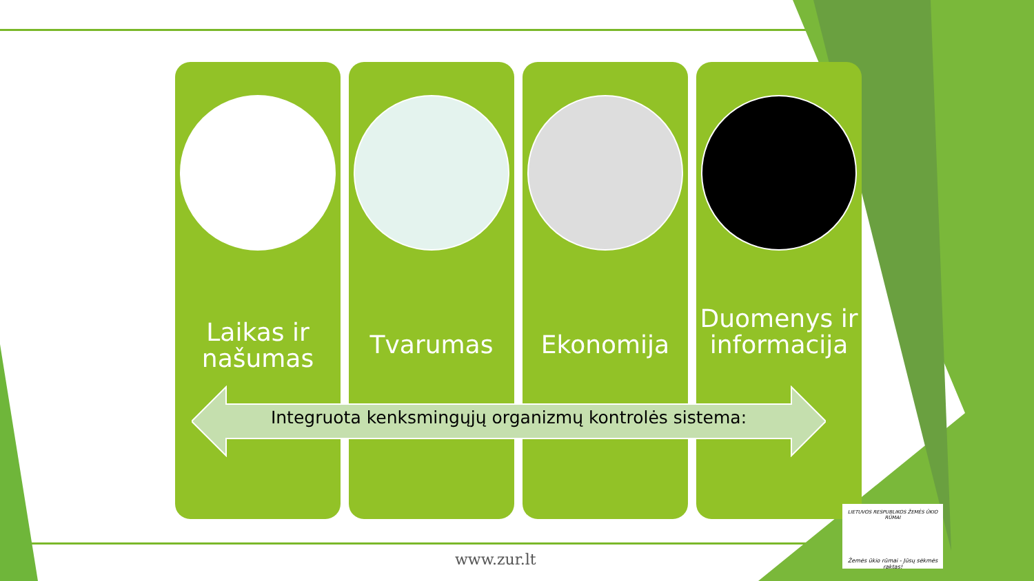Laikas ir našumas
Tvarumas Ekonomija
Duomenys ir informacija
Integruota kenksmingųjų organizmų kontrolės sistema:
www.zur.lt
LIETUVOS RESPUBLIKOS ŽEMĖS ŪKIO RŪMAI
Žemės ūkio rūmai - Jūsų sėkmės raktas!